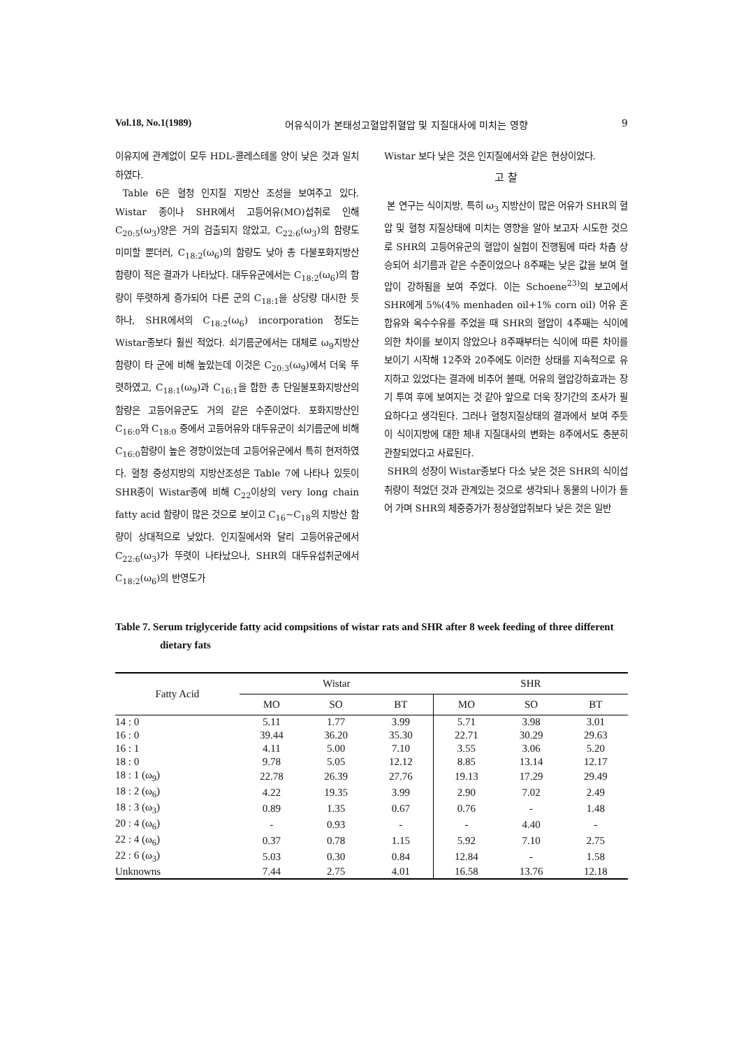Vol.18, No.1(1989) 어유식이가 본태성고혈압쥐혈압 및 지질대사에 미치는 영향 9
이유지에 관계없이 모두 HDL-콜레스테롤 양이 낮은 것과 일치하였다.
Table 6은 혈청 인지질 지방산 조성을 보여주고 있다. Wistar 종이나 SHR에서 고등어유(MO)섭취로 인해 C<sub>20:5</sub>(ω<sub>3</sub>)양은 거의 검출되지 않았고, C<sub>22:6</sub>(ω<sub>3</sub>)의 함량도 미미할 뿐더러, C<sub>18:2</sub>(ω<sub>6</sub>)의 함량도 낮아 총 다불포화지방산 함량이 적은 결과가 나타났다. 대두유군에서는 C<sub>18:2</sub>(ω<sub>6</sub>)의 함량이 뚜렷하게 증가되어 다른 군의 C<sub>18:1</sub>을 상당량 대시한 듯 하나, SHR에서의 C<sub>18:2</sub>(ω<sub>6</sub>) incorporation 정도는 Wistar종보다 훨씬 적었다. 쇠기름군에서는 대체로 ω<sub>9</sub>지방산 함량이 타 군에 비해 높았는데 이것은 C<sub>20:3</sub>(ω<sub>9</sub>)에서 더욱 뚜렷하였고, C<sub>18:1</sub>(ω<sub>9</sub>)과 C<sub>16:1</sub>을 합한 총 단일불포화지방산의 함량은 고등어유군도 거의 같은 수준이었다. 포화지방산인 C<sub>16:0</sub>와 C<sub>18:0</sub> 중에서 고등어유와 대두유군이 쇠기름군에 비해 C<sub>16:0</sub>함량이 높은 경향이었는데 고등어유군에서 특히 현저하였다. 혈청 중성지방의 지방산조성은 Table 7에 나타나 있듯이 SHR종이 Wistar종에 비해 C<sub>22</sub>이상의 very long chain fatty acid 함량이 많은 것으로 보이고 C<sub>16</sub>~C<sub>18</sub>의 지방산 함량이 상대적으로 낮았다. 인지질에서와 달리 고등어유군에서 C<sub>22:6</sub>(ω<sub>3</sub>)가 뚜렷이 나타났으나, SHR의 대두유섭취군에서 C<sub>18:2</sub>(ω<sub>6</sub>)의 반영도가
Wistar 보다 낮은 것은 인지질에서와 같은 현상이었다.
고 찰
본 연구는 식이지방, 특히 ω<sub>3</sub> 지방산이 많은 어유가 SHR의 혈압 및 혈청 지질상태에 미치는 영향을 알아 보고자 시도한 것으로 SHR의 고등어유군의 혈압이 실험이 진행됨에 따라 차츰 상승되어 쇠기름과 같은 수준이었으나 8주째는 낮은 값을 보여 혈압이 강하됨을 보여 주었다. 이는 Schoene<sup>23)</sup>의 보고에서 SHR에게 5%(4% menhaden oil+1% corn oil) 어유 혼합유와 옥수수유를 주었을 때 SHR의 혈압이 4주째는 식이에 의한 차이를 보이지 않았으나 8주째부터는 식이에 따른 차이를 보이기 시작해 12주와 20주에도 이러한 상태를 지속적으로 유지하고 있었다는 결과에 비추어 볼때, 어유의 혈압강하효과는 장기 투여 후에 보여지는 것 같아 앞으로 더욱 장기간의 조사가 필요하다고 생각된다. 그러나 혈청지질상태의 결과에서 보여 주듯이 식이지방에 대한 체내 지질대사의 변화는 8주에서도 충분히 관찰되었다고 사료된다.
SHR의 성장이 Wistar종보다 다소 낮은 것은 SHR의 식이섭취량이 적었던 것과 관계있는 것으로 생각되나 동물의 나이가 들어 가며 SHR의 체중증가가 정상혈압쥐보다 낮은 것은 일반
Table 7. Serum triglyceride fatty acid compsitions of wistar rats and SHR after 8 week feeding of three different dietary fats
| Fatty Acid | Wistar | | | SHR | | |
| --- | --- | --- | --- | --- | --- | --- |
| | MO | SO | BT | MO | SO | BT |
| 14 : 0 | 5.11 | 1.77 | 3.99 | 5.71 | 3.98 | 3.01 |
| 16 : 0 | 39.44 | 36.20 | 35.30 | 22.71 | 30.29 | 29.63 |
| 16 : 1 | 4.11 | 5.00 | 7.10 | 3.55 | 3.06 | 5.20 |
| 18 : 0 | 9.78 | 5.05 | 12.12 | 8.85 | 13.14 | 12.17 |
| 18 : 1 (ω<sub>9</sub>) | 22.78 | 26.39 | 27.76 | 19.13 | 17.29 | 29.49 |
| 18 : 2 (ω<sub>6</sub>) | 4.22 | 19.35 | 3.99 | 2.90 | 7.02 | 2.49 |
| 18 : 3 (ω<sub>3</sub>) | 0.89 | 1.35 | 0.67 | 0.76 | - | 1.48 |
| 20 : 4 (ω<sub>6</sub>) | - | 0.93 | - | - | 4.40 | - |
| 22 : 4 (ω<sub>6</sub>) | 0.37 | 0.78 | 1.15 | 5.92 | 7.10 | 2.75 |
| 22 : 6 (ω<sub>3</sub>) | 5.03 | 0.30 | 0.84 | 12.84 | - | 1.58 |
| Unknowns | 7.44 | 2.75 | 4.01 | 16.58 | 13.76 | 12.18 |